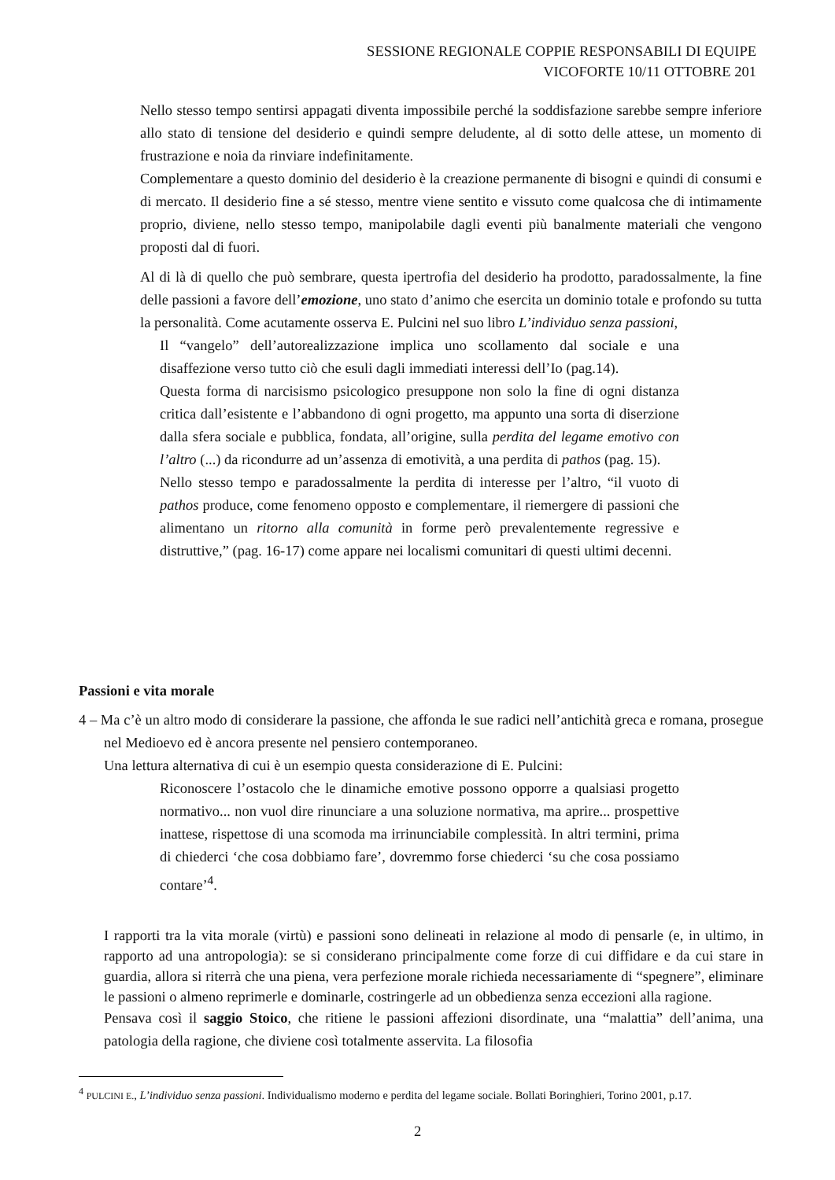SESSIONE REGIONALE COPPIE RESPONSABILI DI EQUIPE
VICOFORTE 10/11 OTTOBRE 201
Nello stesso tempo sentirsi appagati diventa impossibile perché la soddisfazione sarebbe sempre inferiore allo stato di tensione del desiderio e quindi sempre deludente, al di sotto delle attese, un momento di frustrazione e noia da rinviare indefinitamente.
Complementare a questo dominio del desiderio è la creazione permanente di bisogni e quindi di consumi e di mercato. Il desiderio fine a sé stesso, mentre viene sentito e vissuto come qualcosa che di intimamente proprio, diviene, nello stesso tempo, manipolabile dagli eventi più banalmente materiali che vengono proposti dal di fuori.
Al di là di quello che può sembrare, questa ipertrofia del desiderio ha prodotto, paradossalmente, la fine delle passioni a favore dell’emozione, uno stato d’animo che esercita un dominio totale e profondo su tutta la personalità. Come acutamente osserva E. Pulcini nel suo libro L’individuo senza passioni,
Il “vangelo” dell’autorealizzazione implica uno scollamento dal sociale e una disaffezione verso tutto ciò che esuli dagli immediati interessi dell’Io (pag.14).
Questa forma di narcisismo psicologico presuppone non solo la fine di ogni distanza critica dall’esistente e l’abbandono di ogni progetto, ma appunto una sorta di diserzione dalla sfera sociale e pubblica, fondata, all’origine, sulla perdita del legame emotivo con l’altro (...) da ricondurre ad un’assenza di emotività, a una perdita di pathos (pag. 15).
Nello stesso tempo e paradossalmente la perdita di interesse per l’altro, “il vuoto di pathos produce, come fenomeno opposto e complementare, il riemergere di passioni che alimentano un ritorno alla comunità in forme però prevalentemente regressive e distruttive,” (pag. 16-17) come appare nei localismi comunitari di questi ultimi decenni.
Passioni e vita morale
4 – Ma c’è un altro modo di considerare la passione, che affonda le sue radici nell’antichità greca e romana, prosegue nel Medioevo ed è ancora presente nel pensiero contemporaneo.
Una lettura alternativa di cui è un esempio questa considerazione di E. Pulcini:
Riconoscere l’ostacolo che le dinamiche emotive possono opporre a qualsiasi progetto normativo... non vuol dire rinunciare a una soluzione normativa, ma aprire... prospettive inattese, rispettose di una scomoda ma irrinunciabile complessità. In altri termini, prima di chiederci ‘che cosa dobbiamo fare’, dovremmo forse chiederci ‘su che cosa possiamo contare’<sup>4</sup>.
I rapporti tra la vita morale (virtù) e passioni sono delineati in relazione al modo di pensarle (e, in ultimo, in rapporto ad una antropologia): se si considerano principalmente come forze di cui diffidare e da cui stare in guardia, allora si riterrà che una piena, vera perfezione morale richieda necessariamente di “spegnere”, eliminare le passioni o almeno reprimerle e dominarle, costringerle ad un obbedienza senza eccezioni alla ragione.
Pensava così il saggio Stoico, che ritiene le passioni affezioni disordinate, una “malattia” dell’anima, una patologia della ragione, che diviene così totalmente asservita. La filosofia
<sup>4</sup> PULCINI E., L’individuo senza passioni. Individualismo moderno e perdita del legame sociale. Bollati Boringhieri, Torino 2001, p.17.
2